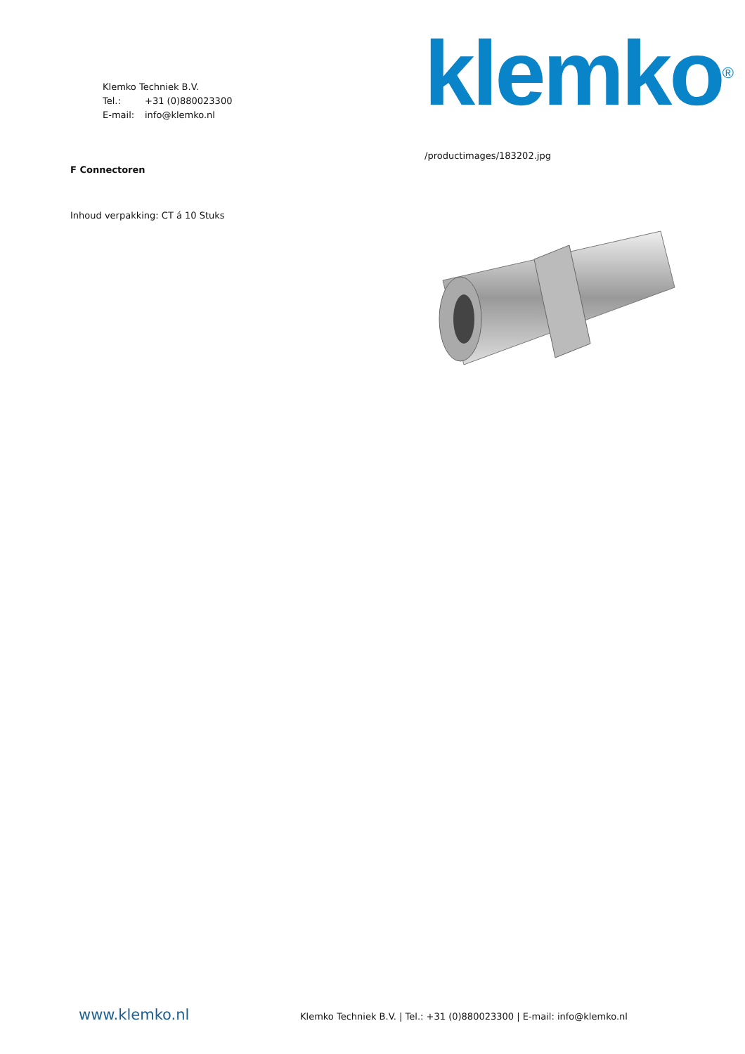Klemko Techniek B.V.
Tel.: +31 (0)880023300
E-mail: info@klemko.nl
klemko<sup>®</sup>
F Connectoren
Inhoud verpakking: CT á 10 Stuks
/productimages/183202.jpg
www.klemko.nl
Klemko Techniek B.V. | Tel.: +31 (0)880023300 | E-mail: info@klemko.nl